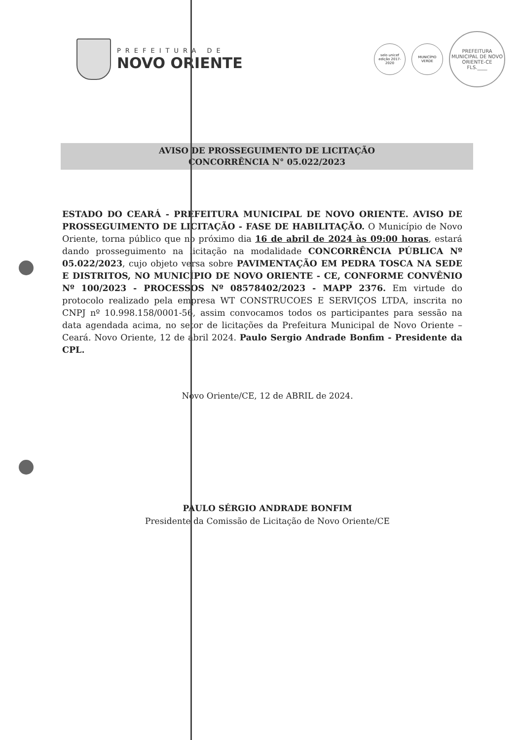PREFEITURA DE
NOVO ORIENTE
selo unicef
edição 2017-2020
MUNICÍPIO VERDE
PREFEITURA MUNICIPAL DE NOVO ORIENTE-CE
FLS.____
AVISO DE PROSSEGUIMENTO DE LICITAÇÃO
CONCORRÊNCIA N° 05.022/2023
ESTADO DO CEARÁ - PREFEITURA MUNICIPAL DE NOVO ORIENTE. AVISO DE PROSSEGUIMENTO DE LICITAÇÃO - FASE DE HABILITAÇÃO. O Município de Novo Oriente, torna público que no próximo dia 16 de abril de 2024 às 09:00 horas, estará dando prosseguimento na licitação na modalidade CONCORRÊNCIA PÚBLICA Nº 05.022/2023, cujo objeto versa sobre PAVIMENTAÇÃO EM PEDRA TOSCA NA SEDE E DISTRITOS, NO MUNICÍPIO DE NOVO ORIENTE - CE, CONFORME CONVÊNIO Nº 100/2023 - PROCESSOS Nº 08578402/2023 - MAPP 2376. Em virtude do protocolo realizado pela empresa WT CONSTRUCOES E SERVIÇOS LTDA, inscrita no CNPJ nº 10.998.158/0001-56, assim convocamos todos os participantes para sessão na data agendada acima, no setor de licitações da Prefeitura Municipal de Novo Oriente – Ceará. Novo Oriente, 12 de abril 2024. Paulo Sergio Andrade Bonfim - Presidente da CPL.
Novo Oriente/CE, 12 de ABRIL de 2024.
PAULO SÉRGIO ANDRADE BONFIM
Presidente da Comissão de Licitação de Novo Oriente/CE